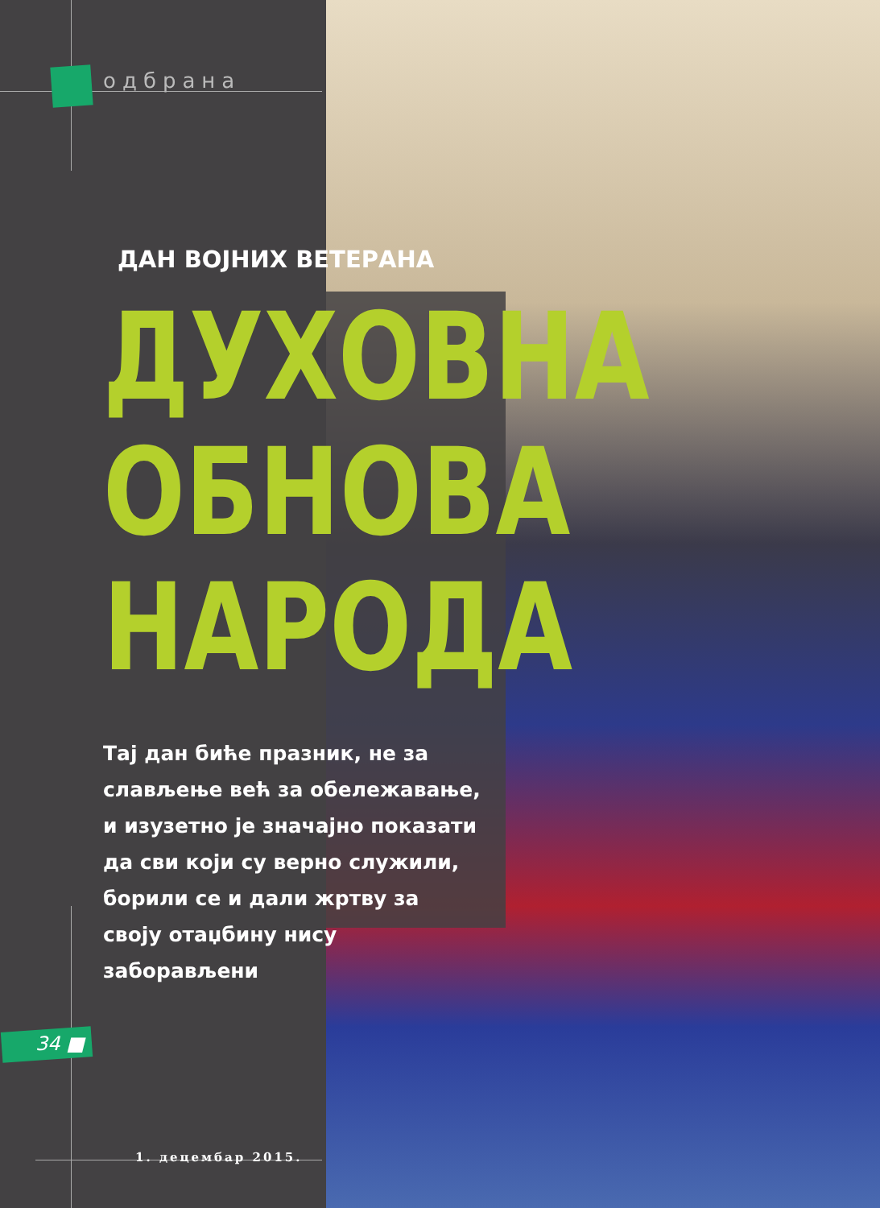одбрана
ДАН ВОЈНИХ ВЕТЕРАНА
ДУХОВНА
ОБНОВА
НАРОДА
Тај дан биће празник, не за слављење већ за обележавање, и изузетно је значајно показати да сви који су верно служили, борили се и дали жртву за своју отаџбину нису заборављени
34 ■
1. децембар 2015.